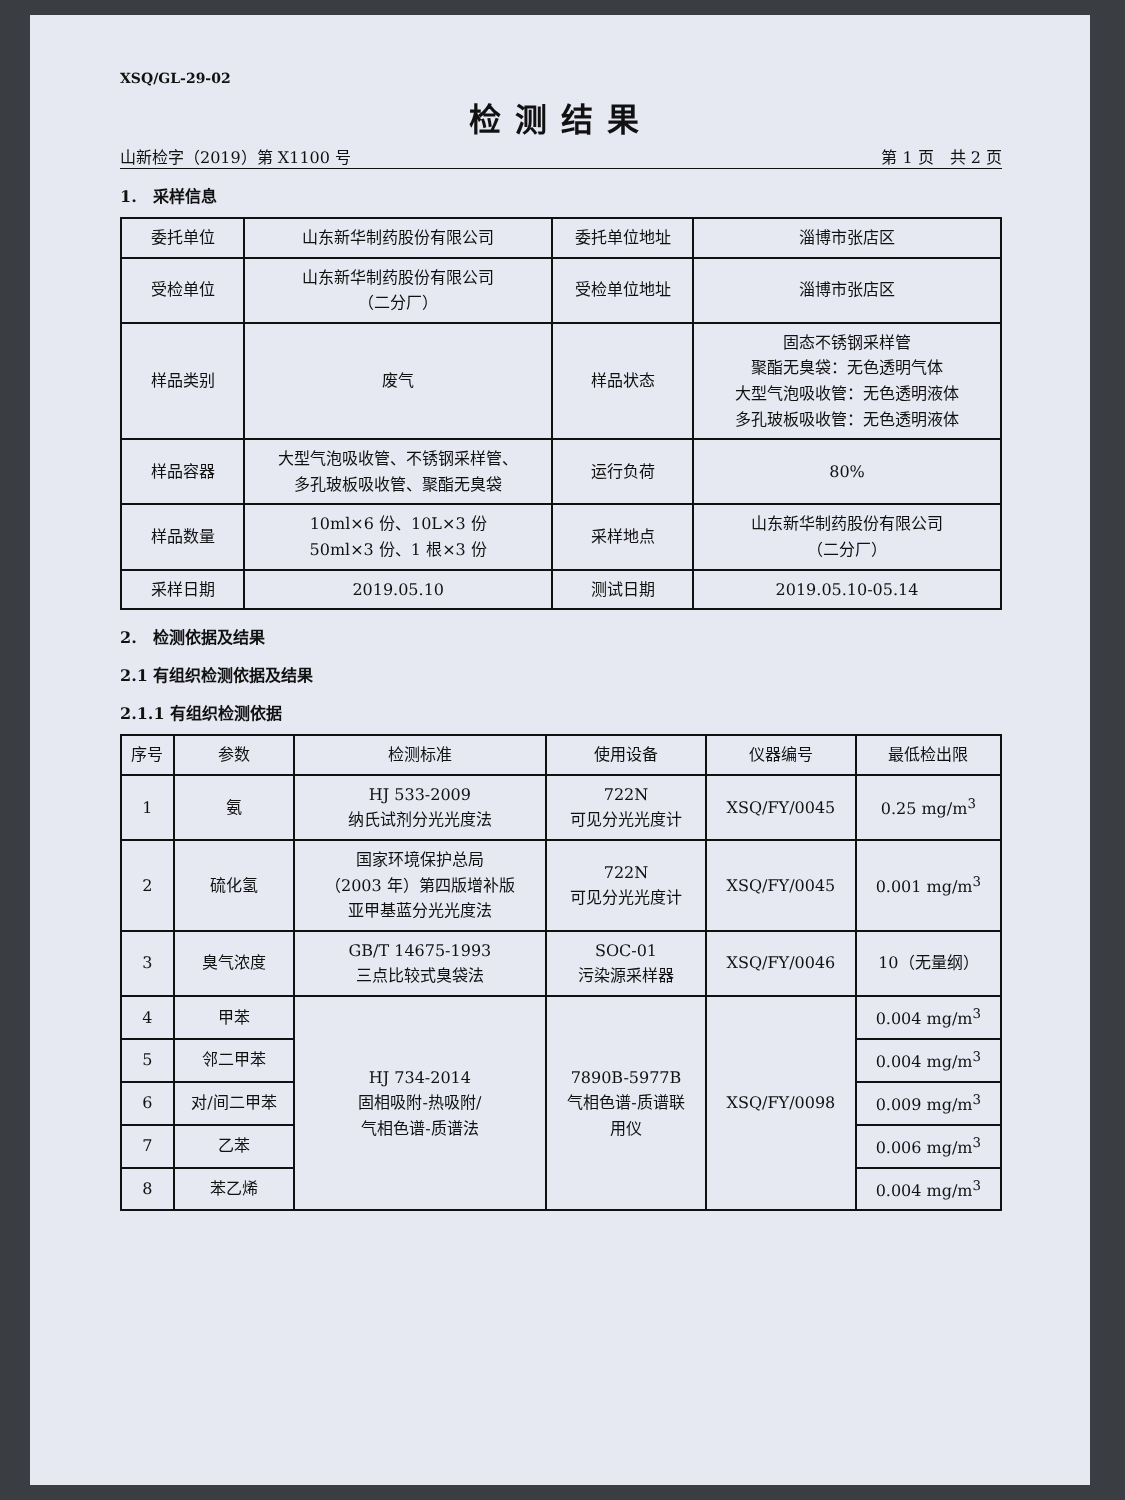XSQ/GL-29-02
检测结果
山新检字（2019）第 X1100 号 第 1 页　共 2 页
1.　采样信息
| 委托单位 | 山东新华制药股份有限公司 | 委托单位地址 | 淄博市张店区 |
| 受检单位 | 山东新华制药股份有限公司 （二分厂） | 受检单位地址 | 淄博市张店区 |
| 样品类别 | 废气 | 样品状态 | 固态不锈钢采样管 聚酯无臭袋：无色透明气体 大型气泡吸收管：无色透明液体 多孔玻板吸收管：无色透明液体 |
| 样品容器 | 大型气泡吸收管、不锈钢采样管、 多孔玻板吸收管、聚酯无臭袋 | 运行负荷 | 80% |
| 样品数量 | 10ml×6 份、10L×3 份 50ml×3 份、1 根×3 份 | 采样地点 | 山东新华制药股份有限公司 （二分厂） |
| 采样日期 | 2019.05.10 | 测试日期 | 2019.05.10-05.14 |
2.　检测依据及结果
2.1 有组织检测依据及结果
2.1.1 有组织检测依据
| 序号 | 参数 | 检测标准 | 使用设备 | 仪器编号 | 最低检出限 |
| --- | --- | --- | --- | --- | --- |
| 1 | 氨 | HJ 533-2009 纳氏试剂分光光度法 | 722N 可见分光光度计 | XSQ/FY/0045 | 0.25 mg/m<sup>3</sup> |
| 2 | 硫化氢 | 国家环境保护总局 （2003 年）第四版增补版 亚甲基蓝分光光度法 | 722N 可见分光光度计 | XSQ/FY/0045 | 0.001 mg/m<sup>3</sup> |
| 3 | 臭气浓度 | GB/T 14675-1993 三点比较式臭袋法 | SOC-01 污染源采样器 | XSQ/FY/0046 | 10（无量纲） |
| 4 | 甲苯 | HJ 734-2014 固相吸附-热吸附/ 气相色谱-质谱法 | 7890B-5977B 气相色谱-质谱联 用仪 | XSQ/FY/0098 | 0.004 mg/m<sup>3</sup> |
| 5 | 邻二甲苯 | | | | 0.004 mg/m<sup>3</sup> |
| 6 | 对/间二甲苯 | | | | 0.009 mg/m<sup>3</sup> |
| 7 | 乙苯 | | | | 0.006 mg/m<sup>3</sup> |
| 8 | 苯乙烯 | | | | 0.004 mg/m<sup>3</sup> |